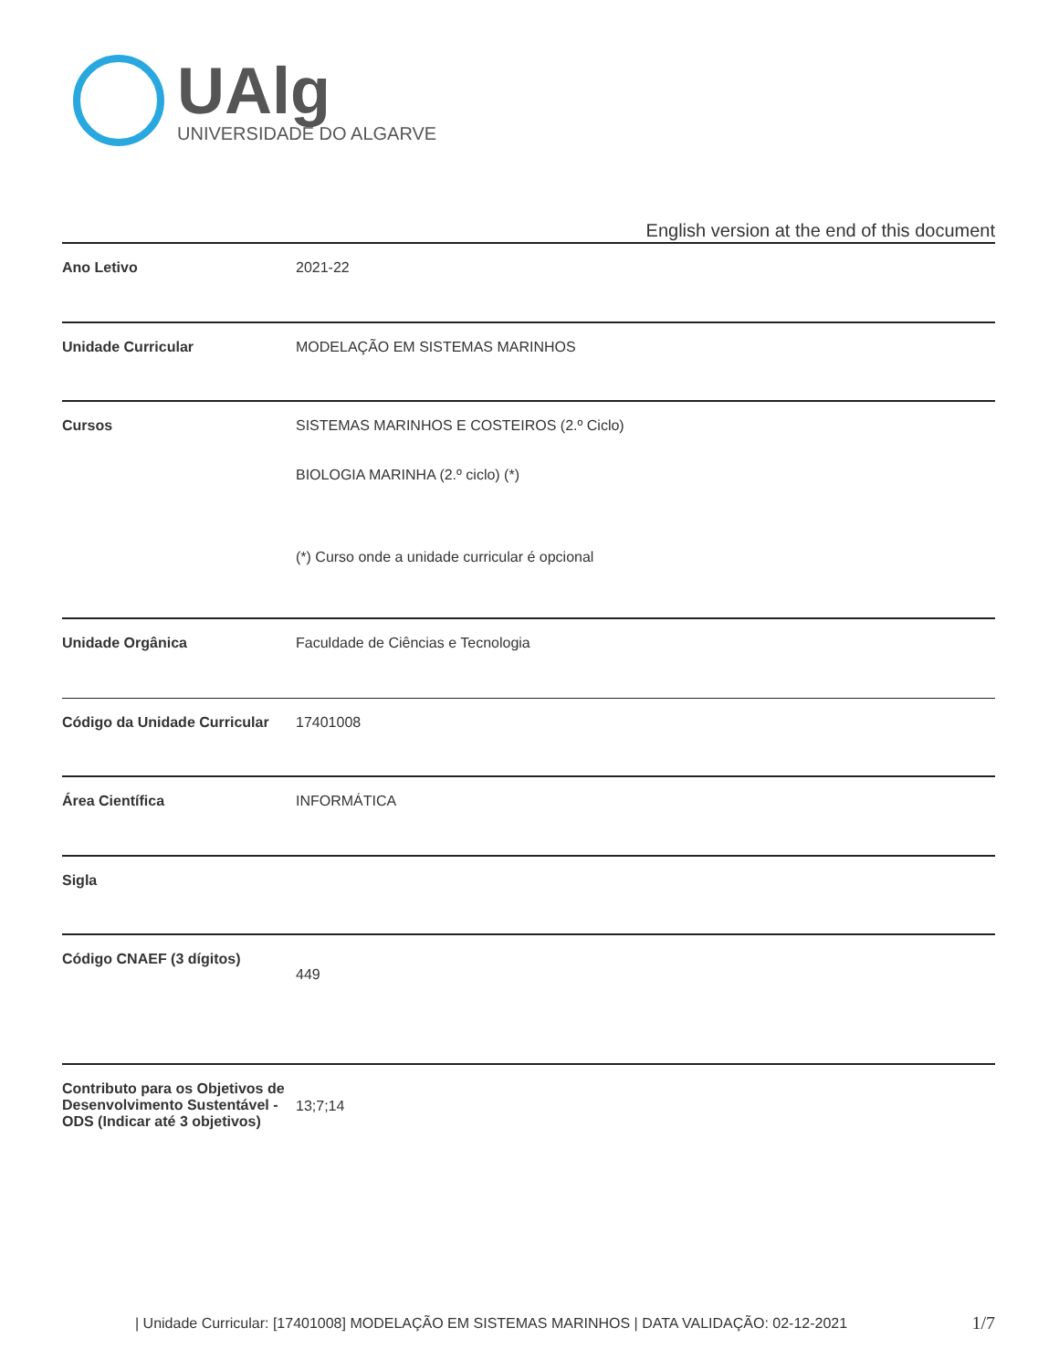UAlg
UNIVERSIDADE DO ALGARVE
English version at the end of this document
| Ano Letivo | 2021-22 |
| Unidade Curricular | MODELAÇÃO EM SISTEMAS MARINHOS |
| Cursos | SISTEMAS MARINHOS E COSTEIROS (2.º Ciclo) BIOLOGIA MARINHA (2.º ciclo) (*) (*) Curso onde a unidade curricular é opcional |
| Unidade Orgânica | Faculdade de Ciências e Tecnologia |
| Código da Unidade Curricular | 17401008 |
| Área Científica | INFORMÁTICA |
| Sigla | |
| Código CNAEF (3 dígitos) | 449 |
| Contributo para os Objetivos de Desenvolvimento Sustentável - ODS (Indicar até 3 objetivos) | 13;7;14 |
| Unidade Curricular: [17401008] MODELAÇÃO EM SISTEMAS MARINHOS | DATA VALIDAÇÃO: 02-12-2021
1/7